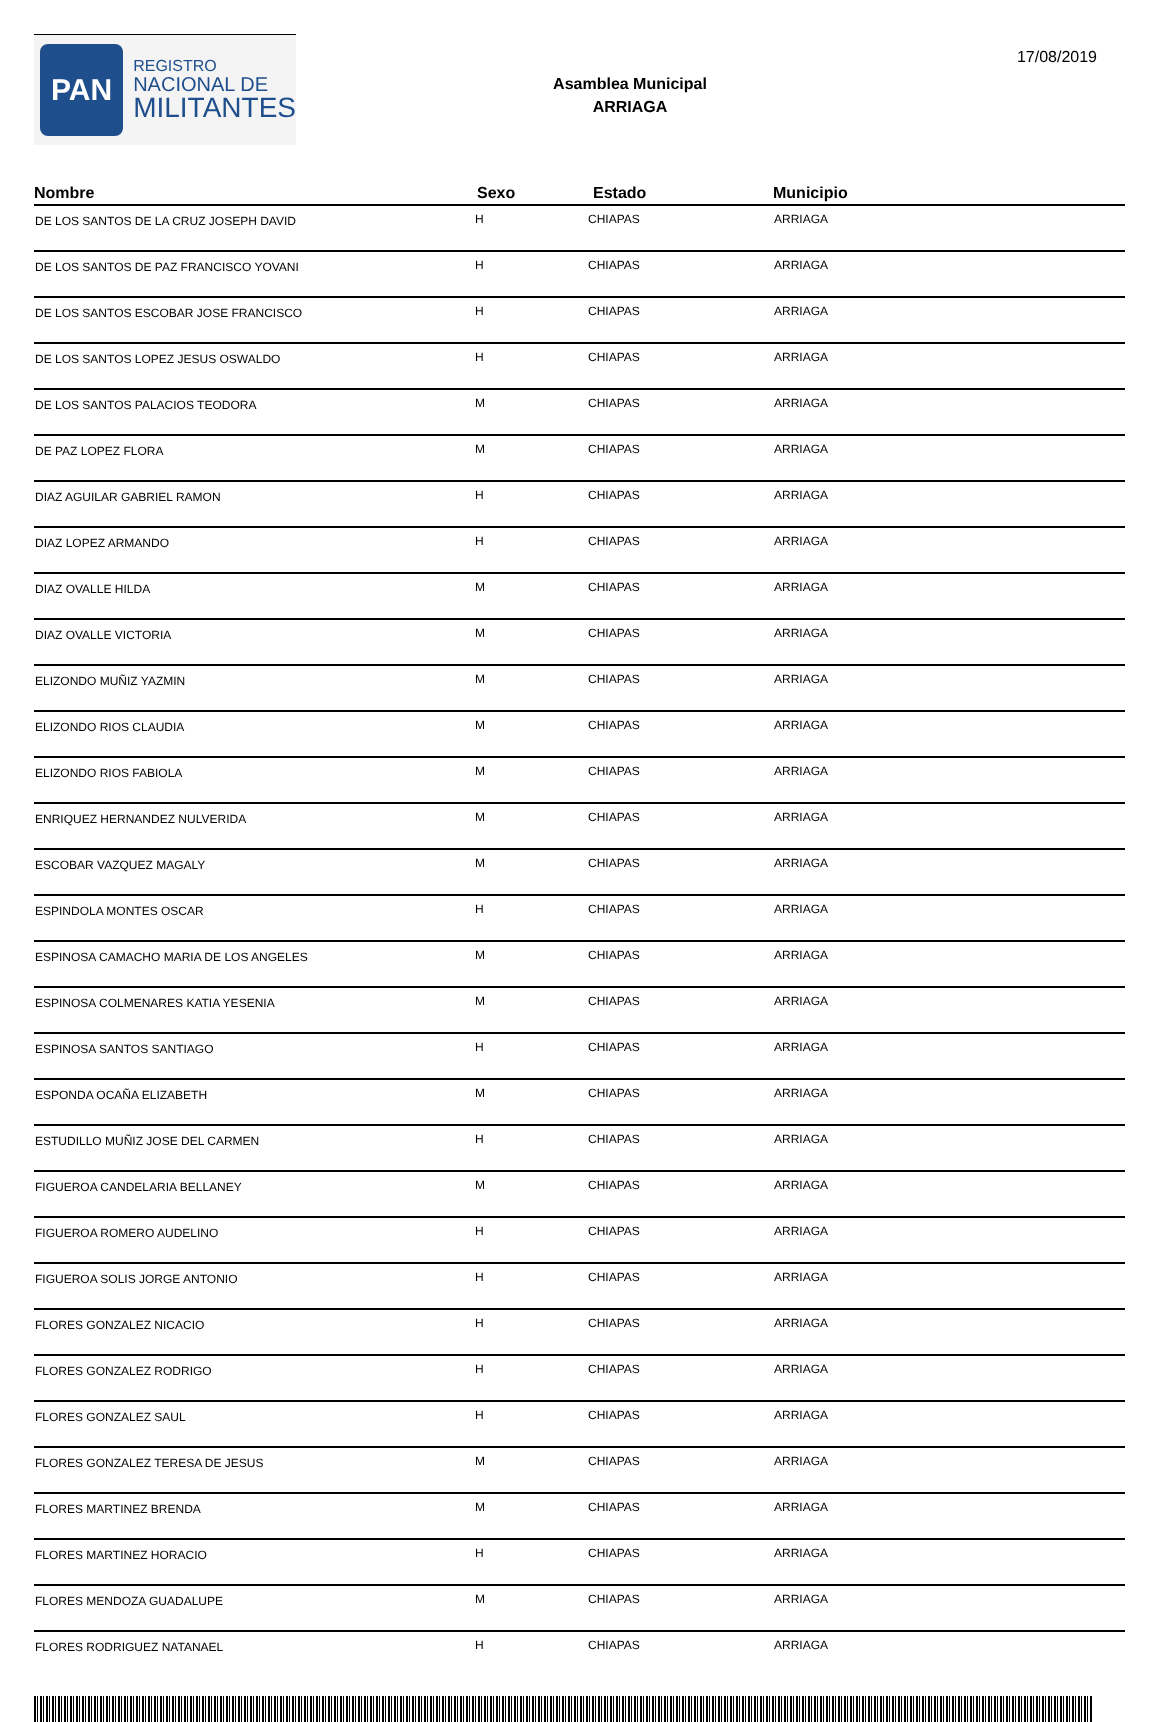PAN
REGISTRO
NACIONAL DE
MILITANTES
Asamblea Municipal
ARRIAGA
17/08/2019
| Nombre | Sexo | Estado | Municipio |
| --- | --- | --- | --- |
| DE LOS SANTOS DE LA CRUZ JOSEPH DAVID | H | CHIAPAS | ARRIAGA |
| DE LOS SANTOS DE PAZ FRANCISCO YOVANI | H | CHIAPAS | ARRIAGA |
| DE LOS SANTOS ESCOBAR JOSE FRANCISCO | H | CHIAPAS | ARRIAGA |
| DE LOS SANTOS LOPEZ JESUS OSWALDO | H | CHIAPAS | ARRIAGA |
| DE LOS SANTOS PALACIOS TEODORA | M | CHIAPAS | ARRIAGA |
| DE PAZ LOPEZ FLORA | M | CHIAPAS | ARRIAGA |
| DIAZ AGUILAR GABRIEL RAMON | H | CHIAPAS | ARRIAGA |
| DIAZ LOPEZ ARMANDO | H | CHIAPAS | ARRIAGA |
| DIAZ OVALLE HILDA | M | CHIAPAS | ARRIAGA |
| DIAZ OVALLE VICTORIA | M | CHIAPAS | ARRIAGA |
| ELIZONDO MUÑIZ YAZMIN | M | CHIAPAS | ARRIAGA |
| ELIZONDO RIOS CLAUDIA | M | CHIAPAS | ARRIAGA |
| ELIZONDO RIOS FABIOLA | M | CHIAPAS | ARRIAGA |
| ENRIQUEZ HERNANDEZ NULVERIDA | M | CHIAPAS | ARRIAGA |
| ESCOBAR VAZQUEZ MAGALY | M | CHIAPAS | ARRIAGA |
| ESPINDOLA MONTES OSCAR | H | CHIAPAS | ARRIAGA |
| ESPINOSA CAMACHO MARIA DE LOS ANGELES | M | CHIAPAS | ARRIAGA |
| ESPINOSA COLMENARES KATIA YESENIA | M | CHIAPAS | ARRIAGA |
| ESPINOSA SANTOS SANTIAGO | H | CHIAPAS | ARRIAGA |
| ESPONDA OCAÑA ELIZABETH | M | CHIAPAS | ARRIAGA |
| ESTUDILLO MUÑIZ JOSE DEL CARMEN | H | CHIAPAS | ARRIAGA |
| FIGUEROA CANDELARIA BELLANEY | M | CHIAPAS | ARRIAGA |
| FIGUEROA ROMERO AUDELINO | H | CHIAPAS | ARRIAGA |
| FIGUEROA SOLIS JORGE ANTONIO | H | CHIAPAS | ARRIAGA |
| FLORES GONZALEZ NICACIO | H | CHIAPAS | ARRIAGA |
| FLORES GONZALEZ RODRIGO | H | CHIAPAS | ARRIAGA |
| FLORES GONZALEZ SAUL | H | CHIAPAS | ARRIAGA |
| FLORES GONZALEZ TERESA DE JESUS | M | CHIAPAS | ARRIAGA |
| FLORES MARTINEZ BRENDA | M | CHIAPAS | ARRIAGA |
| FLORES MARTINEZ HORACIO | H | CHIAPAS | ARRIAGA |
| FLORES MENDOZA GUADALUPE | M | CHIAPAS | ARRIAGA |
| FLORES RODRIGUEZ NATANAEL | H | CHIAPAS | ARRIAGA |